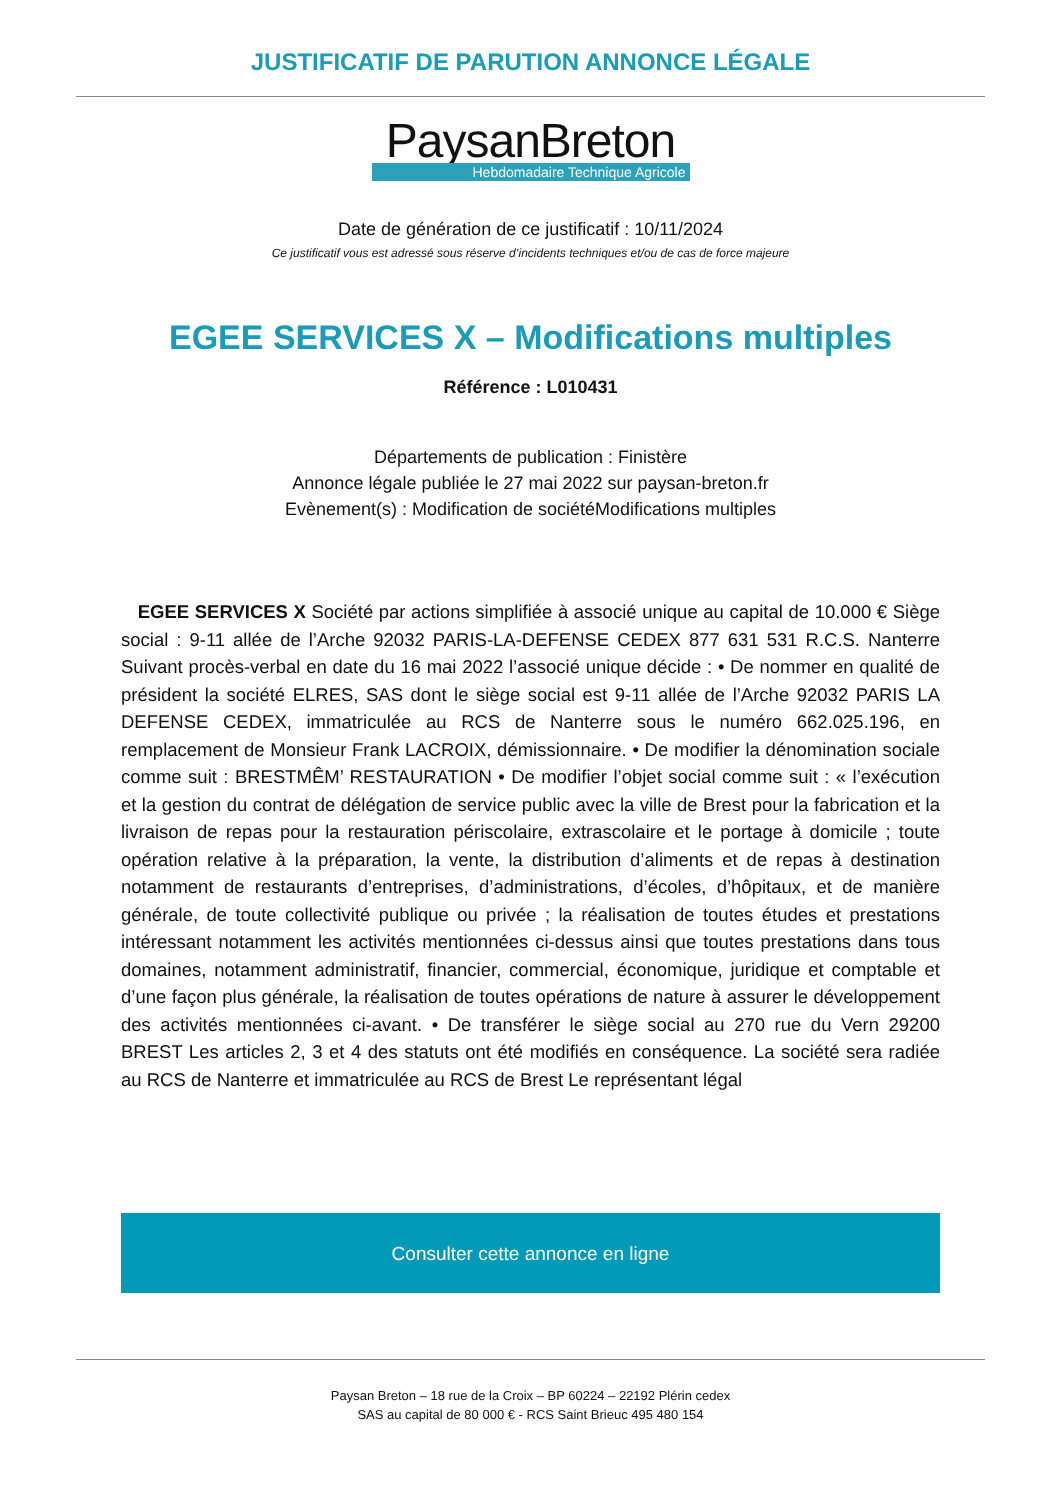JUSTIFICATIF DE PARUTION ANNONCE LÉGALE
PaysanBreton
Hebdomadaire Technique Agricole
Date de génération de ce justificatif : 10/11/2024
Ce justificatif vous est adressé sous réserve d’incidents techniques et/ou de cas de force majeure
EGEE SERVICES X – Modifications multiples
Référence : L010431
Départements de publication : Finistère
Annonce légale publiée le 27 mai 2022 sur paysan-breton.fr
Evènement(s) : Modification de sociétéModifications multiples
EGEE SERVICES X Société par actions simplifiée à associé unique au capital de 10.000 € Siège social : 9-11 allée de l’Arche 92032 PARIS-LA-DEFENSE CEDEX 877 631 531 R.C.S. Nanterre Suivant procès-verbal en date du 16 mai 2022 l’associé unique décide : • De nommer en qualité de président la société ELRES, SAS dont le siège social est 9-11 allée de l’Arche 92032 PARIS LA DEFENSE CEDEX, immatriculée au RCS de Nanterre sous le numéro 662.025.196, en remplacement de Monsieur Frank LACROIX, démissionnaire. • De modifier la dénomination sociale comme suit : BRESTMÊM’ RESTAURATION • De modifier l’objet social comme suit : « l’exécution et la gestion du contrat de délégation de service public avec la ville de Brest pour la fabrication et la livraison de repas pour la restauration périscolaire, extrascolaire et le portage à domicile ; toute opération relative à la préparation, la vente, la distribution d’aliments et de repas à destination notamment de restaurants d’entreprises, d’administrations, d’écoles, d’hôpitaux, et de manière générale, de toute collectivité publique ou privée ; la réalisation de toutes études et prestations intéressant notamment les activités mentionnées ci-dessus ainsi que toutes prestations dans tous domaines, notamment administratif, financier, commercial, économique, juridique et comptable et d’une façon plus générale, la réalisation de toutes opérations de nature à assurer le développement des activités mentionnées ci-avant. • De transférer le siège social au 270 rue du Vern 29200 BREST Les articles 2, 3 et 4 des statuts ont été modifiés en conséquence. La société sera radiée au RCS de Nanterre et immatriculée au RCS de Brest Le représentant légal
Consulter cette annonce en ligne
Paysan Breton – 18 rue de la Croix – BP 60224 – 22192 Plérin cedex
SAS au capital de 80 000 € - RCS Saint Brieuc 495 480 154